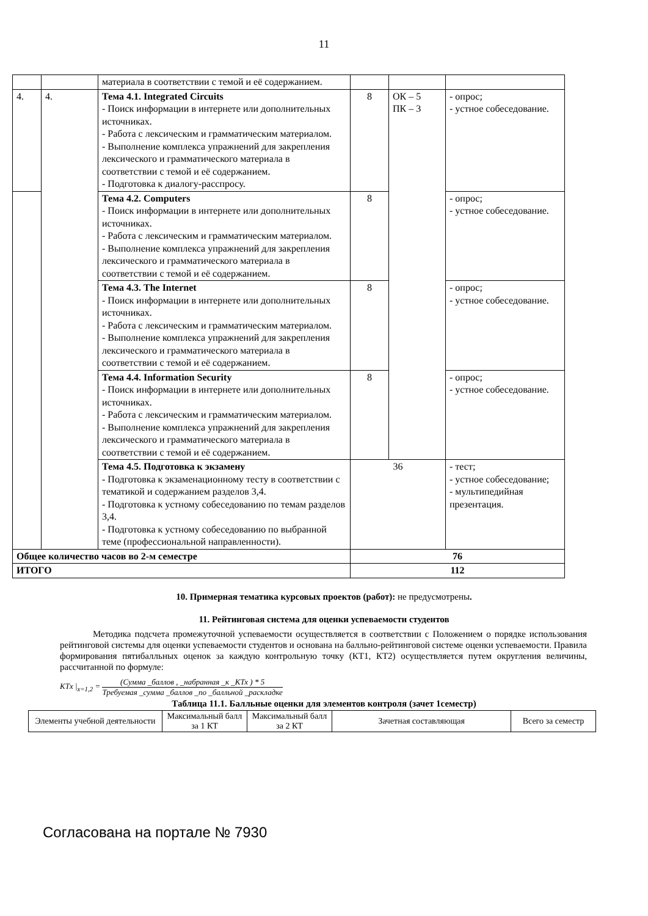11
| | | материала в соответствии с темой и её содержанием. | | | |
| 4. | 4. | Тема 4.1. Integrated Circuits - Поиск информации в интернете или дополнительных источниках. - Работа с лексическим и грамматическим материалом. - Выполнение комплекса упражнений для закрепления лексического и грамматического материала в соответствии с темой и её содержанием. - Подготовка к диалогу-расспросу. | 8 | ОК – 5 ПК – 3 | - опрос; - устное собеседование. |
| | | Тема 4.2. Computers - Поиск информации в интернете или дополнительных источниках. - Работа с лексическим и грамматическим материалом. - Выполнение комплекса упражнений для закрепления лексического и грамматического материала в соответствии с темой и её содержанием. | 8 | | - опрос; - устное собеседование. |
| | | Тема 4.3. The Internet - Поиск информации в интернете или дополнительных источниках. - Работа с лексическим и грамматическим материалом. - Выполнение комплекса упражнений для закрепления лексического и грамматического материала в соответствии с темой и её содержанием. | 8 | | - опрос; - устное собеседование. |
| | | Тема 4.4. Information Security - Поиск информации в интернете или дополнительных источниках. - Работа с лексическим и грамматическим материалом. - Выполнение комплекса упражнений для закрепления лексического и грамматического материала в соответствии с темой и её содержанием. | 8 | | - опрос; - устное собеседование. |
| | | Тема 4.5. Подготовка к экзамену - Подготовка к экзаменационному тесту в соответствии с тематикой и содержанием разделов 3,4. - Подготовка к устному собеседованию по темам разделов 3,4. - Подготовка к устному собеседованию по выбранной теме (профессиональной направленности). | 36 | | - тест; - устное собеседование; - мультипедийная презентация. |
| Общее количество часов во 2-м семестре | | | 76 | | |
| ИТОГО | | | 112 | | |
10. Примерная тематика курсовых проектов (работ): не предусмотрены.
11. Рейтинговая система для оценки успеваемости студентов
Методика подсчета промежуточной успеваемости осуществляется в соответствии с Положением о порядке использования рейтинговой системы для оценки успеваемости студентов и основана на балльно-рейтинговой системе оценки успеваемости. Правила формирования пятибалльных оценок за каждую контрольную точку (КТ1, КТ2) осуществляется путем округления величины, рассчитанной по формуле:
KTx |<sub>x=1,2</sub> = (Сумма _баллов , _набранная _к _КТх ) * 5 Требуемая _сумма _баллов _по _балльной _раскладке
Таблица 11.1. Балльные оценки для элементов контроля (зачет 1семестр)
| Элементы учебной деятельности | Максимальный балл за 1 КТ | Максимальный балл за 2 КТ | Зачетная составляющая | Всего за семестр |
Согласована на портале № 7930